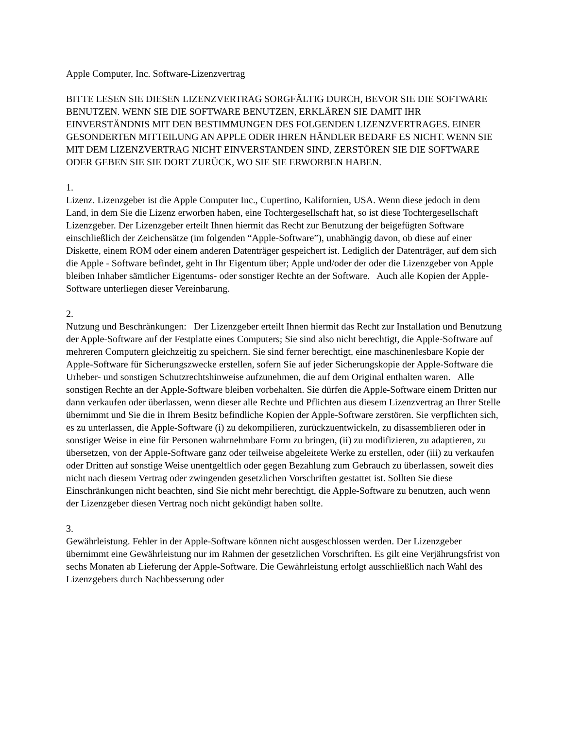Apple Computer, Inc. Software-Lizenzvertrag
BITTE LESEN SIE DIESEN LIZENZVERTRAG SORGFÄLTIG DURCH, BEVOR SIE DIE SOFTWARE BENUTZEN. WENN SIE DIE SOFTWARE BENUTZEN, ERKLÄREN SIE DAMIT IHR EINVERSTÄNDNIS MIT DEN BESTIMMUNGEN DES FOLGENDEN LIZENZVERTRAGES. EINER GESONDERTEN MITTEILUNG AN APPLE ODER IHREN HÄNDLER BEDARF ES NICHT. WENN SIE MIT DEM LIZENZVERTRAG NICHT EINVERSTANDEN SIND, ZERSTÖREN SIE DIE SOFTWARE ODER GEBEN SIE SIE DORT ZURÜCK, WO SIE SIE ERWORBEN HABEN.
1.
Lizenz. Lizenzgeber ist die Apple Computer Inc., Cupertino, Kalifornien, USA. Wenn diese jedoch in dem Land, in dem Sie die Lizenz erworben haben, eine Tochtergesellschaft hat, so ist diese Tochtergesellschaft Lizenzgeber. Der Lizenzgeber erteilt Ihnen hiermit das Recht zur Benutzung der beigefügten Software einschließlich der Zeichensätze (im folgenden “Apple-Software”), unabhängig davon, ob diese auf einer Diskette, einem ROM oder einem anderen Datenträger gespeichert ist. Lediglich der Datenträger, auf dem sich die Apple - Software befindet, geht in Ihr Eigentum über; Apple und/oder der oder die Lizenzgeber von Apple bleiben Inhaber sämtlicher Eigentums- oder sonstiger Rechte an der Software. Auch alle Kopien der Apple-Software unterliegen dieser Vereinbarung.
2.
Nutzung und Beschränkungen: Der Lizenzgeber erteilt Ihnen hiermit das Recht zur Installation und Benutzung der Apple-Software auf der Festplatte eines Computers; Sie sind also nicht berechtigt, die Apple-Software auf mehreren Computern gleichzeitig zu speichern. Sie sind ferner berechtigt, eine maschinenlesbare Kopie der Apple-Software für Sicherungszwecke erstellen, sofern Sie auf jeder Sicherungskopie der Apple-Software die Urheber- und sonstigen Schutzrechtshinweise aufzunehmen, die auf dem Original enthalten waren. Alle sonstigen Rechte an der Apple-Software bleiben vorbehalten. Sie dürfen die Apple-Software einem Dritten nur dann verkaufen oder überlassen, wenn dieser alle Rechte und Pflichten aus diesem Lizenzvertrag an Ihrer Stelle übernimmt und Sie die in Ihrem Besitz befindliche Kopien der Apple-Software zerstören. Sie verpflichten sich, es zu unterlassen, die Apple-Software (i) zu dekompilieren, zurückzuentwickeln, zu disassemblieren oder in sonstiger Weise in eine für Personen wahrnehmbare Form zu bringen, (ii) zu modifizieren, zu adaptieren, zu übersetzen, von der Apple-Software ganz oder teilweise abgeleitete Werke zu erstellen, oder (iii) zu verkaufen oder Dritten auf sonstige Weise unentgeltlich oder gegen Bezahlung zum Gebrauch zu überlassen, soweit dies nicht nach diesem Vertrag oder zwingenden gesetzlichen Vorschriften gestattet ist. Sollten Sie diese Einschränkungen nicht beachten, sind Sie nicht mehr berechtigt, die Apple-Software zu benutzen, auch wenn der Lizenzgeber diesen Vertrag noch nicht gekündigt haben sollte.
3.
Gewährleistung. Fehler in der Apple-Software können nicht ausgeschlossen werden. Der Lizenzgeber übernimmt eine Gewährleistung nur im Rahmen der gesetzlichen Vorschriften. Es gilt eine Verjährungsfrist von sechs Monaten ab Lieferung der Apple-Software. Die Gewährleistung erfolgt ausschließlich nach Wahl des Lizenzgebers durch Nachbesserung oder